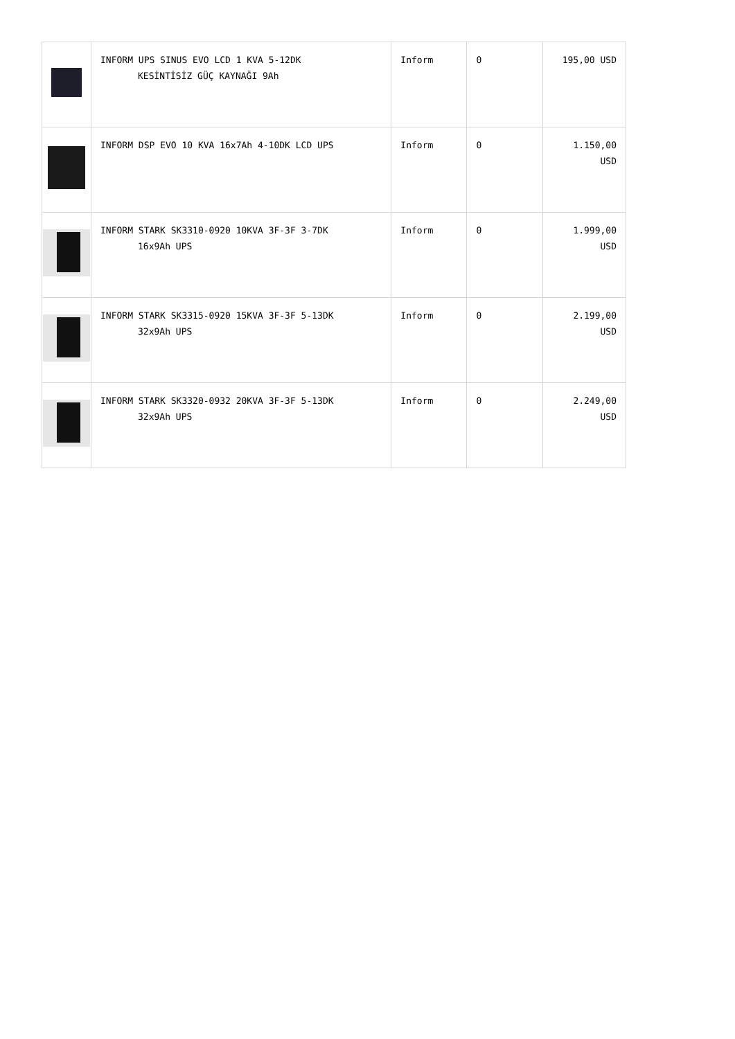| | INFORM UPS SINUS EVO LCD 1 KVA 5-12DK KESİNTİSİZ GÜÇ KAYNAĞI 9Ah | Inform | 0 | 195,00 USD |
| | INFORM DSP EVO 10 KVA 16x7Ah 4-10DK LCD UPS | Inform | 0 | 1.150,00 USD |
| | INFORM STARK SK3310-0920 10KVA 3F-3F 3-7DK 16x9Ah UPS | Inform | 0 | 1.999,00 USD |
| | INFORM STARK SK3315-0920 15KVA 3F-3F 5-13DK 32x9Ah UPS | Inform | 0 | 2.199,00 USD |
| | INFORM STARK SK3320-0932 20KVA 3F-3F 5-13DK 32x9Ah UPS | Inform | 0 | 2.249,00 USD |